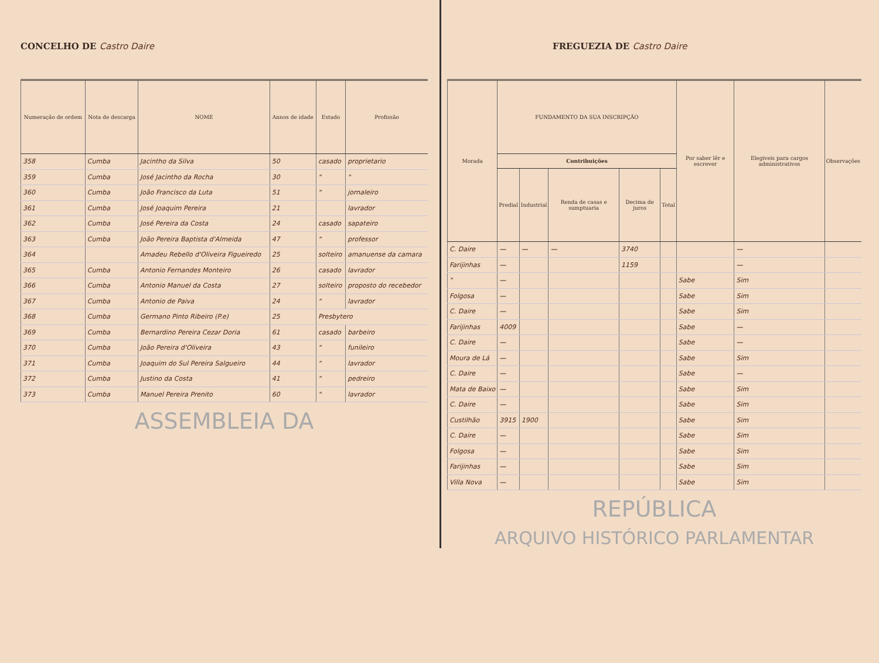CONCELHO DE Castro Daire
| Numeração de ordem | Nota de descarga | NOME | Annos de idade | Estado | Profissão |
| --- | --- | --- | --- | --- | --- |
| 358 | Cumba | Jacintho da Silva | 50 | casado | proprietario |
| 359 | Cumba | José Jacintho da Rocha | 30 | " | " |
| 360 | Cumba | João Francisco da Luta | 51 | " | jornaleiro |
| 361 | Cumba | José Joaquim Pereira | 21 | | lavrador |
| 362 | Cumba | José Pereira da Costa | 24 | casado | sapateiro |
| 363 | Cumba | João Pereira Baptista d'Almeida | 47 | " | professor |
| 364 | | Amadeu Rebello d'Oliveira Figueiredo | 25 | solteiro | amanuense da camara |
| 365 | Cumba | Antonio Fernandes Monteiro | 26 | casado | lavrador |
| 366 | Cumba | Antonio Manuel da Costa | 27 | solteiro | proposto do recebedor |
| 367 | Cumba | Antonio de Paiva | 24 | " | lavrador |
| 368 | Cumba | Germano Pinto Ribeiro (P.e) | 25 | Presbytero | |
| 369 | Cumba | Bernardino Pereira Cezar Doria | 61 | casado | barbeiro |
| 370 | Cumba | João Pereira d'Oliveira | 43 | " | funileiro |
| 371 | Cumba | Joaquim do Sul Pereira Salgueiro | 44 | " | lavrador |
| 372 | Cumba | Justino da Costa | 41 | " | pedreiro |
| 373 | Cumba | Manuel Pereira Prenito | 60 | " | lavrador |
ASSEMBLEIA DA
FREGUEZIA DE Castro Daire
| Morada | FUNDAMENTO DA SUA INSCRIPÇÃO | | | | | Por saber lêr e escrever | Elegiveis para cargos administrativos | Observações |
| --- | --- | --- | --- | --- | --- | --- | --- | --- |
| | Contribuições | | | | | | | |
| | Predial | Industrial | Renda de casas e sumptuaria | Decima de juros | Total | | | |
| C. Daire | — | — | — | 3740 | | | — | |
| Farijinhas | — | | | 1159 | | | — | |
| " | — | | | | | Sabe | Sim | |
| Folgosa | — | | | | | Sabe | Sim | |
| C. Daire | — | | | | | Sabe | Sim | |
| Farijinhas | 4009 | | | | | Sabe | — | |
| C. Daire | — | | | | | Sabe | — | |
| Moura de Lá | — | | | | | Sabe | Sim | |
| C. Daire | — | | | | | Sabe | — | |
| Mata de Baixo | — | | | | | Sabe | Sim | |
| C. Daire | — | | | | | Sabe | Sim | |
| Custilhão | 3915 | 1900 | | | | Sabe | Sim | |
| C. Daire | — | | | | | Sabe | Sim | |
| Folgosa | — | | | | | Sabe | Sim | |
| Farijinhas | — | | | | | Sabe | Sim | |
| Villa Nova | — | | | | | Sabe | Sim | |
REPÚBLICA
ARQUIVO HISTÓRICO PARLAMENTAR